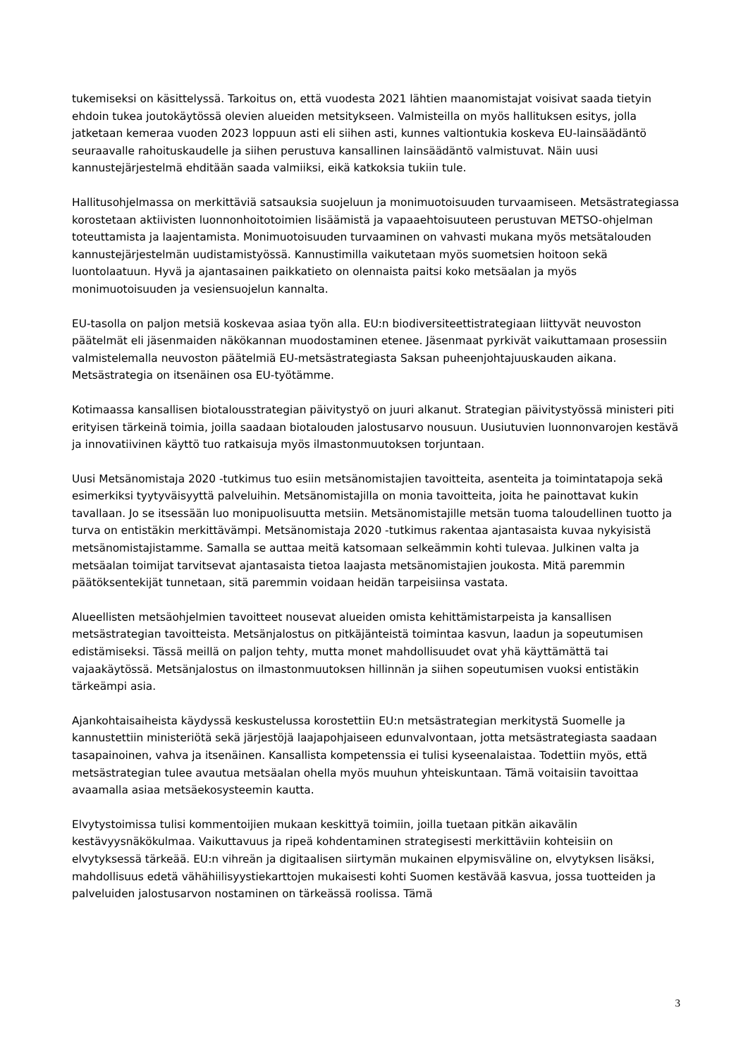tukemiseksi on käsittelyssä. Tarkoitus on, että vuodesta 2021 lähtien maanomistajat voisivat saada tietyin ehdoin tukea joutokäytössä olevien alueiden metsitykseen. Valmisteilla on myös hallituksen esitys, jolla jatketaan kemeraa vuoden 2023 loppuun asti eli siihen asti, kunnes valtiontukia koskeva EU-lainsäädäntö seuraavalle rahoituskaudelle ja siihen perustuva kansallinen lainsäädäntö valmistuvat. Näin uusi kannustejärjestelmä ehditään saada valmiiksi, eikä katkoksia tukiin tule.
Hallitusohjelmassa on merkittäviä satsauksia suojeluun ja monimuotoisuuden turvaamiseen. Metsästrategiassa korostetaan aktiivisten luonnonhoitotoimien lisäämistä ja vapaaehtoisuuteen perustuvan METSO-ohjelman toteuttamista ja laajentamista. Monimuotoisuuden turvaaminen on vahvasti mukana myös metsätalouden kannustejärjestelmän uudistamistyössä. Kannustimilla vaikutetaan myös suometsien hoitoon sekä luontolaatuun. Hyvä ja ajantasainen paikkatieto on olennaista paitsi koko metsäalan ja myös monimuotoisuuden ja vesiensuojelun kannalta.
EU-tasolla on paljon metsiä koskevaa asiaa työn alla. EU:n biodiversiteettistrategiaan liittyvät neuvoston päätelmät eli jäsenmaiden näkökannan muodostaminen etenee. Jäsenmaat pyrkivät vaikuttamaan prosessiin valmistelemalla neuvoston päätelmiä EU-metsästrategiasta Saksan puheenjohtajuuskauden aikana. Metsästrategia on itsenäinen osa EU-työtämme.
Kotimaassa kansallisen biotalousstrategian päivitystyö on juuri alkanut. Strategian päivitystyössä ministeri piti erityisen tärkeinä toimia, joilla saadaan biotalouden jalostusarvo nousuun. Uusiutuvien luonnonvarojen kestävä ja innovatiivinen käyttö tuo ratkaisuja myös ilmastonmuutoksen torjuntaan.
Uusi Metsänomistaja 2020 -tutkimus tuo esiin metsänomistajien tavoitteita, asenteita ja toimintatapoja sekä esimerkiksi tyytyväisyyttä palveluihin. Metsänomistajilla on monia tavoitteita, joita he painottavat kukin tavallaan. Jo se itsessään luo monipuolisuutta metsiin. Metsänomistajille metsän tuoma taloudellinen tuotto ja turva on entistäkin merkittävämpi. Metsänomistaja 2020 -tutkimus rakentaa ajantasaista kuvaa nykyisistä metsänomistajistamme. Samalla se auttaa meitä katsomaan selkeämmin kohti tulevaa. Julkinen valta ja metsäalan toimijat tarvitsevat ajantasaista tietoa laajasta metsänomistajien joukosta. Mitä paremmin päätöksentekijät tunnetaan, sitä paremmin voidaan heidän tarpeisiinsa vastata.
Alueellisten metsäohjelmien tavoitteet nousevat alueiden omista kehittämistarpeista ja kansallisen metsästrategian tavoitteista. Metsänjalostus on pitkäjänteistä toimintaa kasvun, laadun ja sopeutumisen edistämiseksi. Tässä meillä on paljon tehty, mutta monet mahdollisuudet ovat yhä käyttämättä tai vajaakäytössä. Metsänjalostus on ilmastonmuutoksen hillinnän ja siihen sopeutumisen vuoksi entistäkin tärkeämpi asia.
Ajankohtaisaiheista käydyssä keskustelussa korostettiin EU:n metsästrategian merkitystä Suomelle ja kannustettiin ministeriötä sekä järjestöjä laajapohjaiseen edunvalvontaan, jotta metsästrategiasta saadaan tasapainoinen, vahva ja itsenäinen. Kansallista kompetenssia ei tulisi kyseenalaistaa. Todettiin myös, että metsästrategian tulee avautua metsäalan ohella myös muuhun yhteiskuntaan. Tämä voitaisiin tavoittaa avaamalla asiaa metsäekosysteemin kautta.
Elvytystoimissa tulisi kommentoijien mukaan keskittyä toimiin, joilla tuetaan pitkän aikavälin kestävyysnäkökulmaa. Vaikuttavuus ja ripeä kohdentaminen strategisesti merkittäviin kohteisiin on elvytyksessä tärkeää. EU:n vihreän ja digitaalisen siirtymän mukainen elpymisväline on, elvytyksen lisäksi, mahdollisuus edetä vähähiilisyystiekarttojen mukaisesti kohti Suomen kestävää kasvua, jossa tuotteiden ja palveluiden jalostusarvon nostaminen on tärkeässä roolissa. Tämä
3